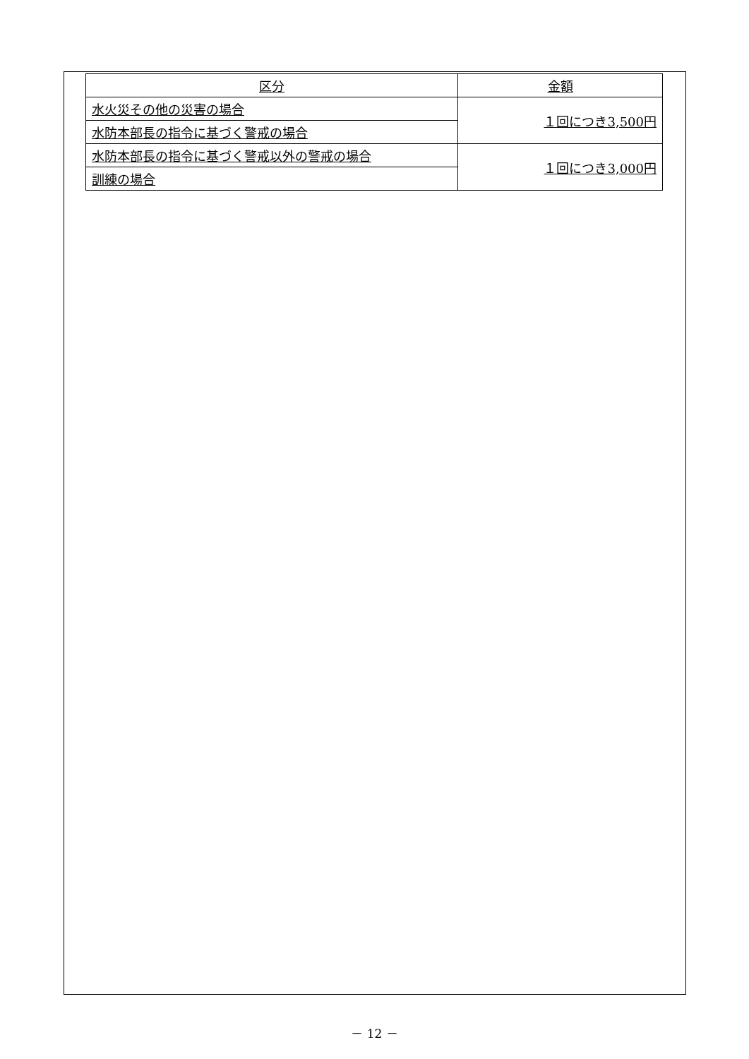| 区分 | 金額 |
| --- | --- |
| 水火災その他の災害の場合 | １回につき3,500円 |
| 水防本部長の指令に基づく警戒の場合 | |
| 水防本部長の指令に基づく警戒以外の警戒の場合 | １回につき3,000円 |
| 訓練の場合 | |
－ 12 －